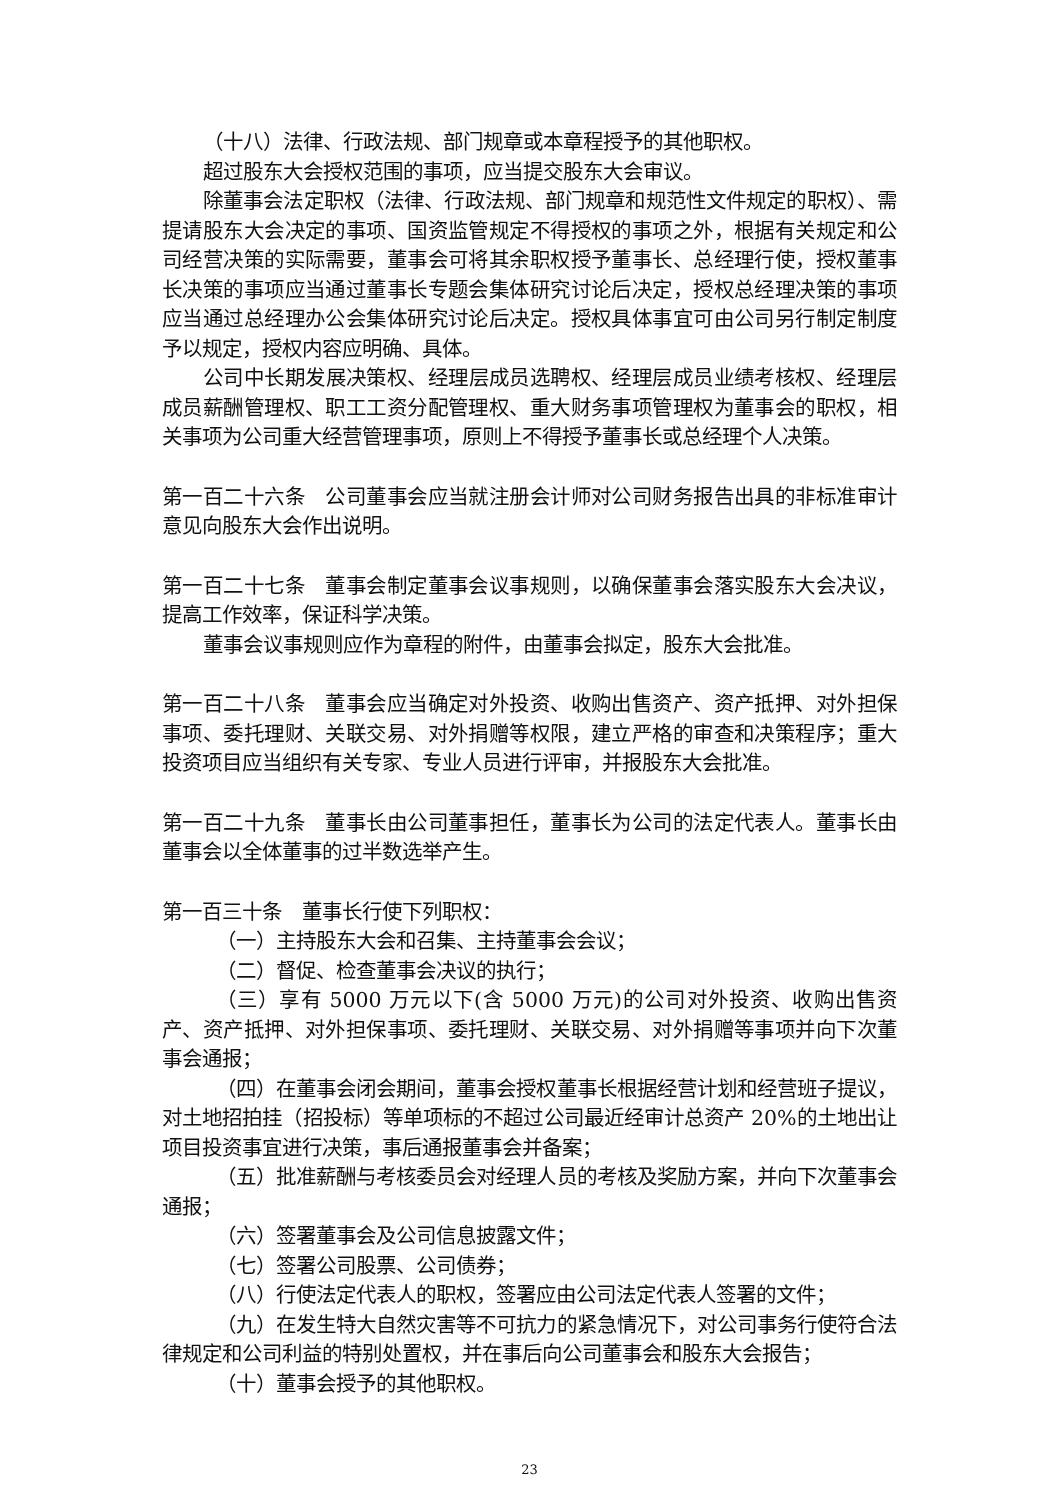（十八）法律、行政法规、部门规章或本章程授予的其他职权。
超过股东大会授权范围的事项，应当提交股东大会审议。
除董事会法定职权（法律、行政法规、部门规章和规范性文件规定的职权）、需提请股东大会决定的事项、国资监管规定不得授权的事项之外，根据有关规定和公司经营决策的实际需要，董事会可将其余职权授予董事长、总经理行使，授权董事长决策的事项应当通过董事长专题会集体研究讨论后决定，授权总经理决策的事项应当通过总经理办公会集体研究讨论后决定。授权具体事宜可由公司另行制定制度予以规定，授权内容应明确、具体。
公司中长期发展决策权、经理层成员选聘权、经理层成员业绩考核权、经理层成员薪酬管理权、职工工资分配管理权、重大财务事项管理权为董事会的职权，相关事项为公司重大经营管理事项，原则上不得授予董事长或总经理个人决策。
第一百二十六条　公司董事会应当就注册会计师对公司财务报告出具的非标准审计意见向股东大会作出说明。
第一百二十七条　董事会制定董事会议事规则，以确保董事会落实股东大会决议，提高工作效率，保证科学决策。
董事会议事规则应作为章程的附件，由董事会拟定，股东大会批准。
第一百二十八条　董事会应当确定对外投资、收购出售资产、资产抵押、对外担保事项、委托理财、关联交易、对外捐赠等权限，建立严格的审查和决策程序；重大投资项目应当组织有关专家、专业人员进行评审，并报股东大会批准。
第一百二十九条　董事长由公司董事担任，董事长为公司的法定代表人。董事长由董事会以全体董事的过半数选举产生。
第一百三十条　董事长行使下列职权：
（一）主持股东大会和召集、主持董事会会议；
（二）督促、检查董事会决议的执行；
（三）享有 5000 万元以下(含 5000 万元)的公司对外投资、收购出售资产、资产抵押、对外担保事项、委托理财、关联交易、对外捐赠等事项并向下次董事会通报；
（四）在董事会闭会期间，董事会授权董事长根据经营计划和经营班子提议，对土地招拍挂（招投标）等单项标的不超过公司最近经审计总资产 20%的土地出让项目投资事宜进行决策，事后通报董事会并备案；
（五）批准薪酬与考核委员会对经理人员的考核及奖励方案，并向下次董事会通报；
（六）签署董事会及公司信息披露文件；
（七）签署公司股票、公司债券；
（八）行使法定代表人的职权，签署应由公司法定代表人签署的文件；
（九）在发生特大自然灾害等不可抗力的紧急情况下，对公司事务行使符合法律规定和公司利益的特别处置权，并在事后向公司董事会和股东大会报告；
（十）董事会授予的其他职权。
23